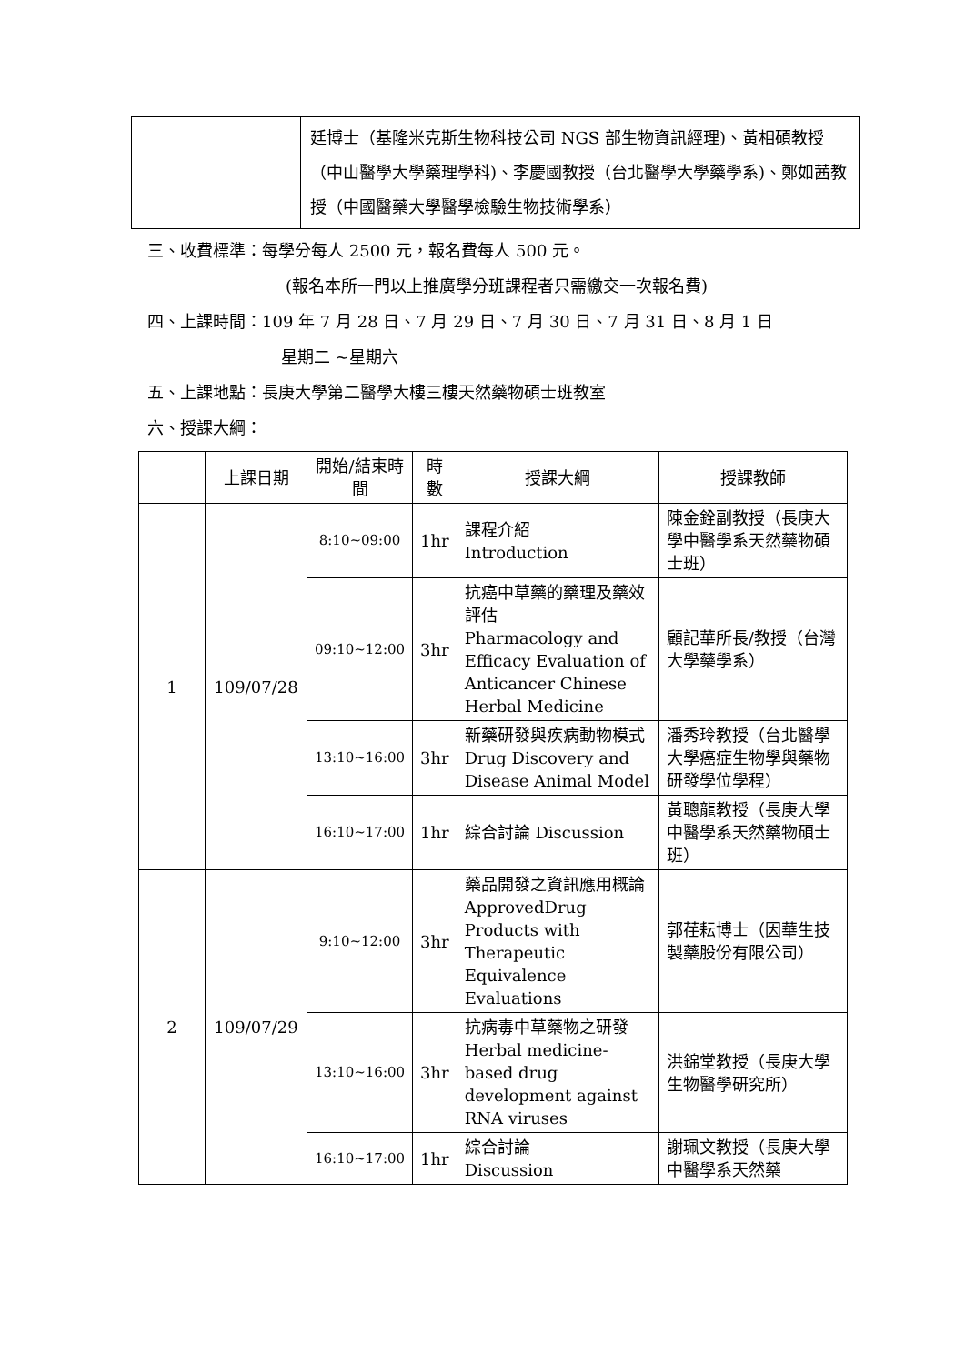| | 廷博士（基隆米克斯生物科技公司 NGS 部生物資訊經理)、黃相碩教授（中山醫學大學藥理學科)、李慶國教授（台北醫學大學藥學系)、鄭如茜教授（中國醫藥大學醫學檢驗生物技術學系） |
三、收費標準：每學分每人 2500 元，報名費每人 500 元。
(報名本所一門以上推廣學分班課程者只需繳交一次報名費)
四、上課時間：109 年 7 月 28 日、7 月 29 日、7 月 30 日、7 月 31 日、8 月 1 日
星期二 ~星期六
五、上課地點：長庚大學第二醫學大樓三樓天然藥物碩士班教室
六、授課大綱：
| | 上課日期 | 開始/結束時間 | 時數 | 授課大綱 | 授課教師 |
| --- | --- | --- | --- | --- | --- |
| 1 | 109/07/28 | 8:10~09:00 | 1hr | 課程介紹 Introduction | 陳金銓副教授（長庚大學中醫學系天然藥物碩士班） |
| | | 09:10~12:00 | 3hr | 抗癌中草藥的藥理及藥效評估 Pharmacology and Efficacy Evaluation of Anticancer Chinese Herbal Medicine | 顧記華所長/教授（台灣大學藥學系） |
| | | 13:10~16:00 | 3hr | 新藥研發與疾病動物模式 Drug Discovery and Disease Animal Model | 潘秀玲教授（台北醫學大學癌症生物學與藥物研發學位學程） |
| | | 16:10~17:00 | 1hr | 綜合討論 Discussion | 黃聰龍教授（長庚大學中醫學系天然藥物碩士班） |
| 2 | 109/07/29 | 9:10~12:00 | 3hr | 藥品開發之資訊應用概論 ApprovedDrug Products with Therapeutic Equivalence Evaluations | 郭荏耘博士（因華生技製藥股份有限公司） |
| | | 13:10~16:00 | 3hr | 抗病毒中草藥物之研發 Herbal medicine-based drug development against RNA viruses | 洪錦堂教授（長庚大學生物醫學研究所） |
| | | 16:10~17:00 | 1hr | 綜合討論 Discussion | 謝珮文教授（長庚大學中醫學系天然藥 |